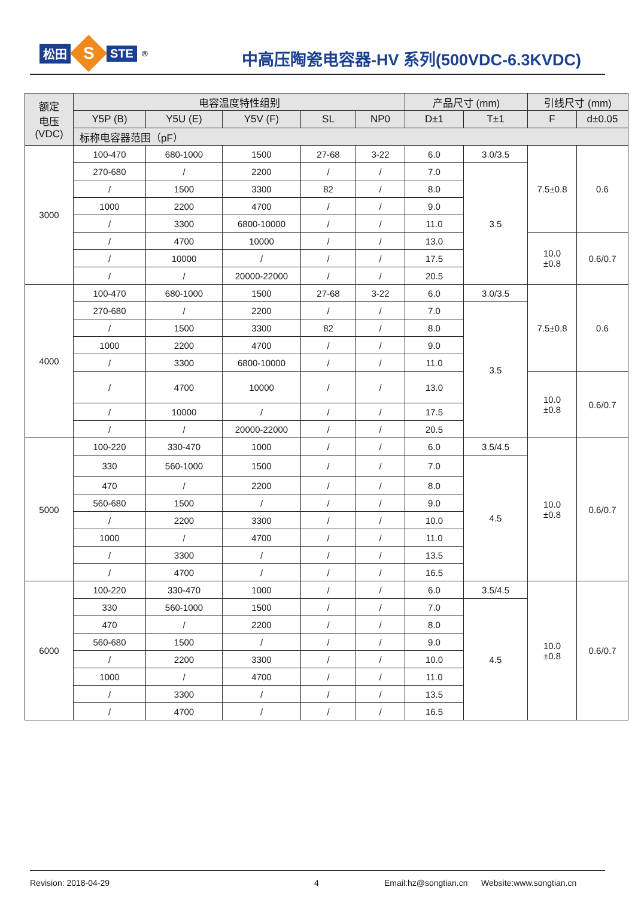松田
S
STE<sup>®</sup>
中高压陶瓷电容器-HV 系列(500VDC-6.3KVDC)
| 额定 电压 (VDC) | 电容温度特性组别 | | | | | 产品尺寸 (mm) | | 引线尺寸 (mm) | |
| --- | --- | --- | --- | --- | --- | --- | --- | --- | --- |
| | Y5P (B) | Y5U (E) | Y5V (F) | SL | NP0 | D±1 | T±1 | F | d±0.05 |
| | 标称电容器范围（pF） | | | | | | | | |
| 3000 | 100-470 | 680-1000 | 1500 | 27-68 | 3-22 | 6.0 | 3.0/3.5 | 7.5±0.8 | 0.6 |
| | 270-680 | / | 2200 | / | / | 7.0 | 3.5 | | |
| | / | 1500 | 3300 | 82 | / | 8.0 | | | |
| | 1000 | 2200 | 4700 | / | / | 9.0 | | | |
| | / | 3300 | 6800-10000 | / | / | 11.0 | | | |
| | / | 4700 | 10000 | / | / | 13.0 | | 10.0 ±0.8 | 0.6/0.7 |
| | / | 10000 | / | / | / | 17.5 | | | |
| | / | / | 20000-22000 | / | / | 20.5 | | | |
| 4000 | 100-470 | 680-1000 | 1500 | 27-68 | 3-22 | 6.0 | 3.0/3.5 | 7.5±0.8 | 0.6 |
| | 270-680 | / | 2200 | / | / | 7.0 | 3.5 | | |
| | / | 1500 | 3300 | 82 | / | 8.0 | | | |
| | 1000 | 2200 | 4700 | / | / | 9.0 | | | |
| | / | 3300 | 6800-10000 | / | / | 11.0 | | | |
| | / | 4700 | 10000 | / | / | 13.0 | | 10.0 ±0.8 | 0.6/0.7 |
| | / | 10000 | / | / | / | 17.5 | | | |
| | / | / | 20000-22000 | / | / | 20.5 | | | |
| 5000 | 100-220 | 330-470 | 1000 | / | / | 6.0 | 3.5/4.5 | 10.0 ±0.8 | 0.6/0.7 |
| | 330 | 560-1000 | 1500 | / | / | 7.0 | 4.5 | | |
| | 470 | / | 2200 | / | / | 8.0 | | | |
| | 560-680 | 1500 | / | / | / | 9.0 | | | |
| | / | 2200 | 3300 | / | / | 10.0 | | | |
| | 1000 | / | 4700 | / | / | 11.0 | | | |
| | / | 3300 | / | / | / | 13.5 | | | |
| | / | 4700 | / | / | / | 16.5 | | | |
| 6000 | 100-220 | 330-470 | 1000 | / | / | 6.0 | 3.5/4.5 | 10.0 ±0.8 | 0.6/0.7 |
| | 330 | 560-1000 | 1500 | / | / | 7.0 | 4.5 | | |
| | 470 | / | 2200 | / | / | 8.0 | | | |
| | 560-680 | 1500 | / | / | / | 9.0 | | | |
| | / | 2200 | 3300 | / | / | 10.0 | | | |
| | 1000 | / | 4700 | / | / | 11.0 | | | |
| | / | 3300 | / | / | / | 13.5 | | | |
| | / | 4700 | / | / | / | 16.5 | | | |
Revision: 2018-04-29 4 Email:hz@songtian.cn Website:www.songtian.cn